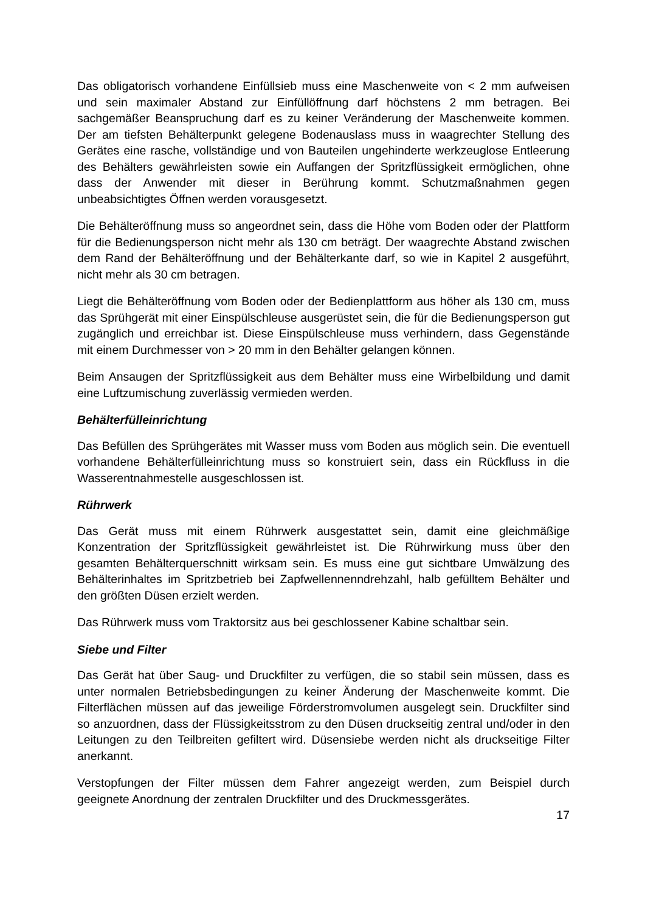Das obligatorisch vorhandene Einfüllsieb muss eine Maschenweite von < 2 mm aufweisen und sein maximaler Abstand zur Einfüllöffnung darf höchstens 2 mm betragen. Bei sachgemäßer Beanspruchung darf es zu keiner Veränderung der Maschenweite kommen. Der am tiefsten Behälterpunkt gelegene Bodenauslass muss in waagrechter Stellung des Gerätes eine rasche, vollständige und von Bauteilen ungehinderte werkzeuglose Entleerung des Behälters gewährleisten sowie ein Auffangen der Spritzflüssigkeit ermöglichen, ohne dass der Anwender mit dieser in Berührung kommt. Schutzmaßnahmen gegen unbeabsichtigtes Öffnen werden vorausgesetzt.
Die Behälteröffnung muss so angeordnet sein, dass die Höhe vom Boden oder der Plattform für die Bedienungsperson nicht mehr als 130 cm beträgt. Der waagrechte Abstand zwischen dem Rand der Behälteröffnung und der Behälterkante darf, so wie in Kapitel 2 ausgeführt, nicht mehr als 30 cm betragen.
Liegt die Behälteröffnung vom Boden oder der Bedienplattform aus höher als 130 cm, muss das Sprühgerät mit einer Einspülschleuse ausgerüstet sein, die für die Bedienungsperson gut zugänglich und erreichbar ist. Diese Einspülschleuse muss verhindern, dass Gegenstände mit einem Durchmesser von > 20 mm in den Behälter gelangen können.
Beim Ansaugen der Spritzflüssigkeit aus dem Behälter muss eine Wirbelbildung und damit eine Luftzumischung zuverlässig vermieden werden.
Behälterfülleinrichtung
Das Befüllen des Sprühgerätes mit Wasser muss vom Boden aus möglich sein. Die eventuell vorhandene Behälterfülleinrichtung muss so konstruiert sein, dass ein Rückfluss in die Wasserentnahmestelle ausgeschlossen ist.
Rührwerk
Das Gerät muss mit einem Rührwerk ausgestattet sein, damit eine gleichmäßige Konzentration der Spritzflüssigkeit gewährleistet ist. Die Rührwirkung muss über den gesamten Behälterquerschnitt wirksam sein. Es muss eine gut sichtbare Umwälzung des Behälterinhaltes im Spritzbetrieb bei Zapfwellennenndrehzahl, halb gefülltem Behälter und den größten Düsen erzielt werden.
Das Rührwerk muss vom Traktorsitz aus bei geschlossener Kabine schaltbar sein.
Siebe und Filter
Das Gerät hat über Saug- und Druckfilter zu verfügen, die so stabil sein müssen, dass es unter normalen Betriebsbedingungen zu keiner Änderung der Maschenweite kommt. Die Filterflächen müssen auf das jeweilige Förderstromvolumen ausgelegt sein. Druckfilter sind so anzuordnen, dass der Flüssigkeitsstrom zu den Düsen druckseitig zentral und/oder in den Leitungen zu den Teilbreiten gefiltert wird. Düsensiebe werden nicht als druckseitige Filter anerkannt.
Verstopfungen der Filter müssen dem Fahrer angezeigt werden, zum Beispiel durch geeignete Anordnung der zentralen Druckfilter und des Druckmessgerätes.
17